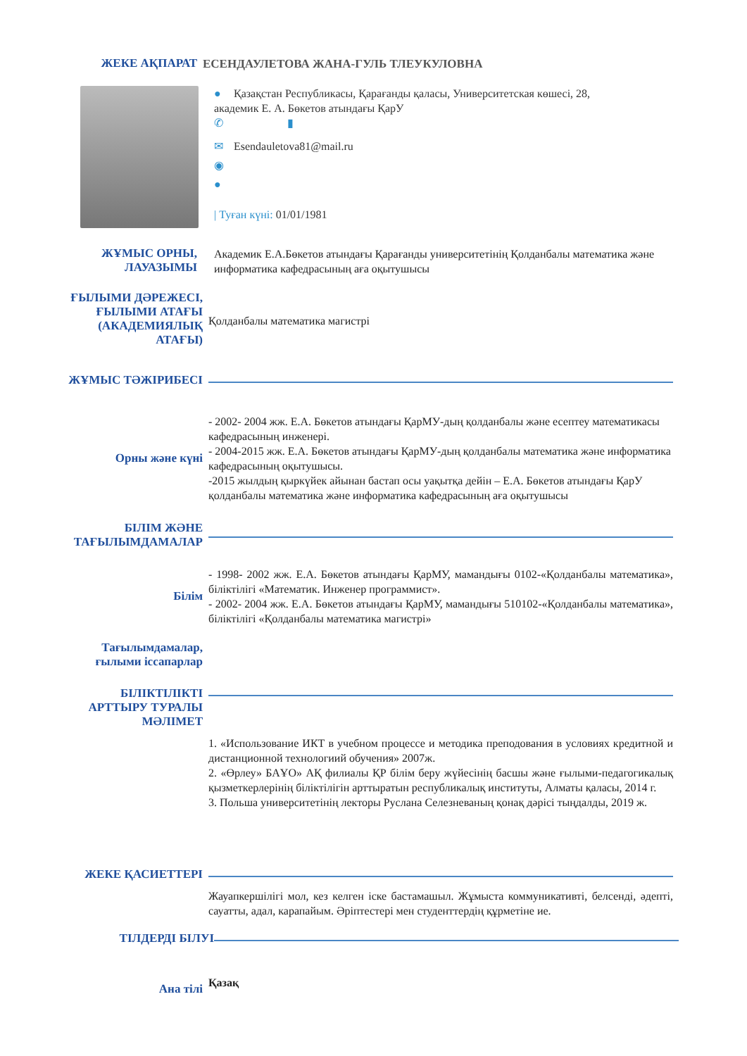ЖЕКЕ АҚПАРАТ
ЕСЕНДАУЛЕТОВА ЖАНА-ГУЛЬ ТЛЕУКУЛОВНА
● Қазақстан Республикасы, Қарағанды қаласы, Университетская көшесі, 28,
академик Е. А. Бөкетов атындағы ҚарУ
✆ ▮
✉ Esendauletova81@mail.ru
◉
●
| Туған күні: 01/01/1981
ЖҰМЫС ОРНЫ,
ЛАУАЗЫМЫ
Академик Е.А.Бөкетов атындағы Қарағанды университетінің Қолданбалы математика және информатика кафедрасының аға оқытушысы
ҒЫЛЫМИ ДӘРЕЖЕСІ,
ҒЫЛЫМИ АТАҒЫ
(АКАДЕМИЯЛЫҚ
АТАҒЫ)
Қолданбалы математика магистрі
ЖҰМЫС ТӘЖІРИБЕСІ
Орны және күні
- 2002- 2004 жж. Е.А. Бөкетов атындағы ҚарМУ-дың қолданбалы және есептеу математикасы кафедрасының инженері.
- 2004-2015 жж. Е.А. Бөкетов атындағы ҚарМУ-дың қолданбалы математика және информатика кафедрасының оқытушысы.
-2015 жылдың қыркүйек айынан бастап осы уақытқа дейін – Е.А. Бөкетов атындағы ҚарУ қолданбалы математика және информатика кафедрасының аға оқытушысы
БІЛІМ ЖӘНЕ
ТАҒЫЛЫМДАМАЛАР
Білім
- 1998- 2002 жж. Е.А. Бөкетов атындағы ҚарМУ, мамандығы 0102-«Қолданбалы математика», біліктілігі «Математик. Инженер программист».
- 2002- 2004 жж. Е.А. Бөкетов атындағы ҚарМУ, мамандығы 510102-«Қолданбалы математика», біліктілігі «Қолданбалы математика магистрі»
Тағылымдамалар,
ғылыми іссапарлар
БІЛІКТІЛІКТІ
АРТТЫРУ ТУРАЛЫ
МӘЛІМЕТ
1. «Использование ИКТ в учебном процессе и методика преподования в условиях кредитной и дистанционной технологиий обучения» 2007ж.
2. «Өрлеу» БАҰО» АҚ филиалы ҚР білім беру жүйесінің басшы және ғылыми-педагогикалық қызметкерлерінің біліктілігін арттыратын республикалық институты, Алматы қаласы, 2014 г.
3. Польша университетінің лекторы Руслана Селезневаның қонақ дәрісі тыңдалды, 2019 ж.
ЖЕКЕ ҚАСИЕТТЕРІ
Жауапкершілігі мол, кез келген іске бастамашыл. Жұмыста коммуникативті, белсенді, әдепті, сауатты, адал, карапайым. Әріптестері мен студенттердің құрметіне ие.
ТІЛДЕРДІ БІЛУІ
Ана тілі
Қазақ